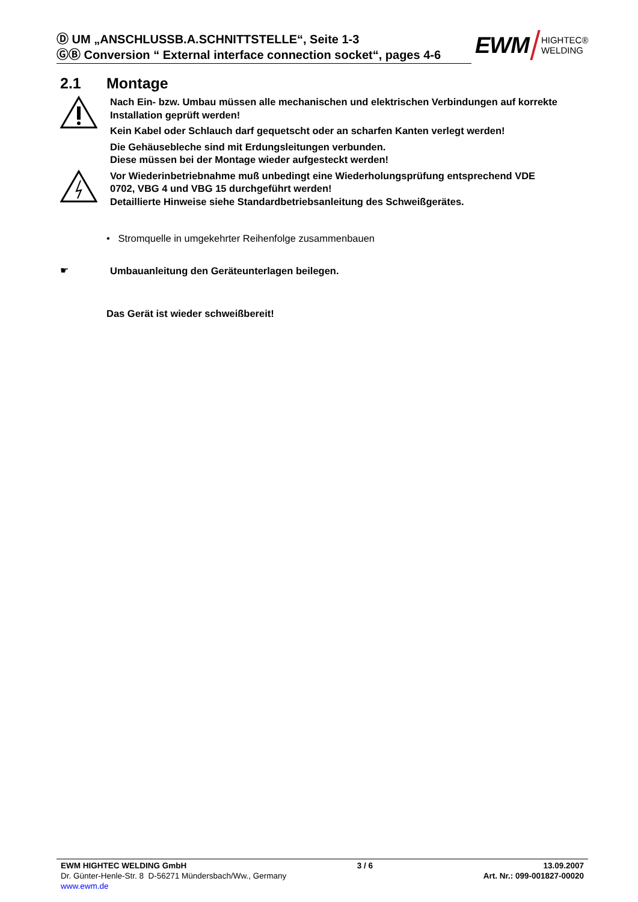Ⓓ UM „ANSCHLUSSB.A.SCHNITTSTELLE“, Seite 1-3
ⒼⒷ Conversion “ External interface connection socket“, pages 4-6
EWM HIGHTEC®
WELDING
2.1 Montage
Nach Ein- bzw. Umbau müssen alle mechanischen und elektrischen Verbindungen auf korrekte Installation geprüft werden!
Kein Kabel oder Schlauch darf gequetscht oder an scharfen Kanten verlegt werden!
Die Gehäusebleche sind mit Erdungsleitungen verbunden.
Diese müssen bei der Montage wieder aufgesteckt werden!
Vor Wiederinbetriebnahme muß unbedingt eine Wiederholungsprüfung entsprechend VDE 0702, VBG 4 und VBG 15 durchgeführt werden!
Detaillierte Hinweise siehe Standardbetriebsanleitung des Schweißgerätes.
• Stromquelle in umgekehrter Reihenfolge zusammenbauen
☛
Umbauanleitung den Geräteunterlagen beilegen.
Das Gerät ist wieder schweißbereit!
EWM HIGHTEC WELDING GmbH 3 / 6 13.09.2007
Dr. Günter-Henle-Str. 8 D-56271 Mündersbach/Ww., Germany Art. Nr.: 099-001827-00020
www.ewm.de